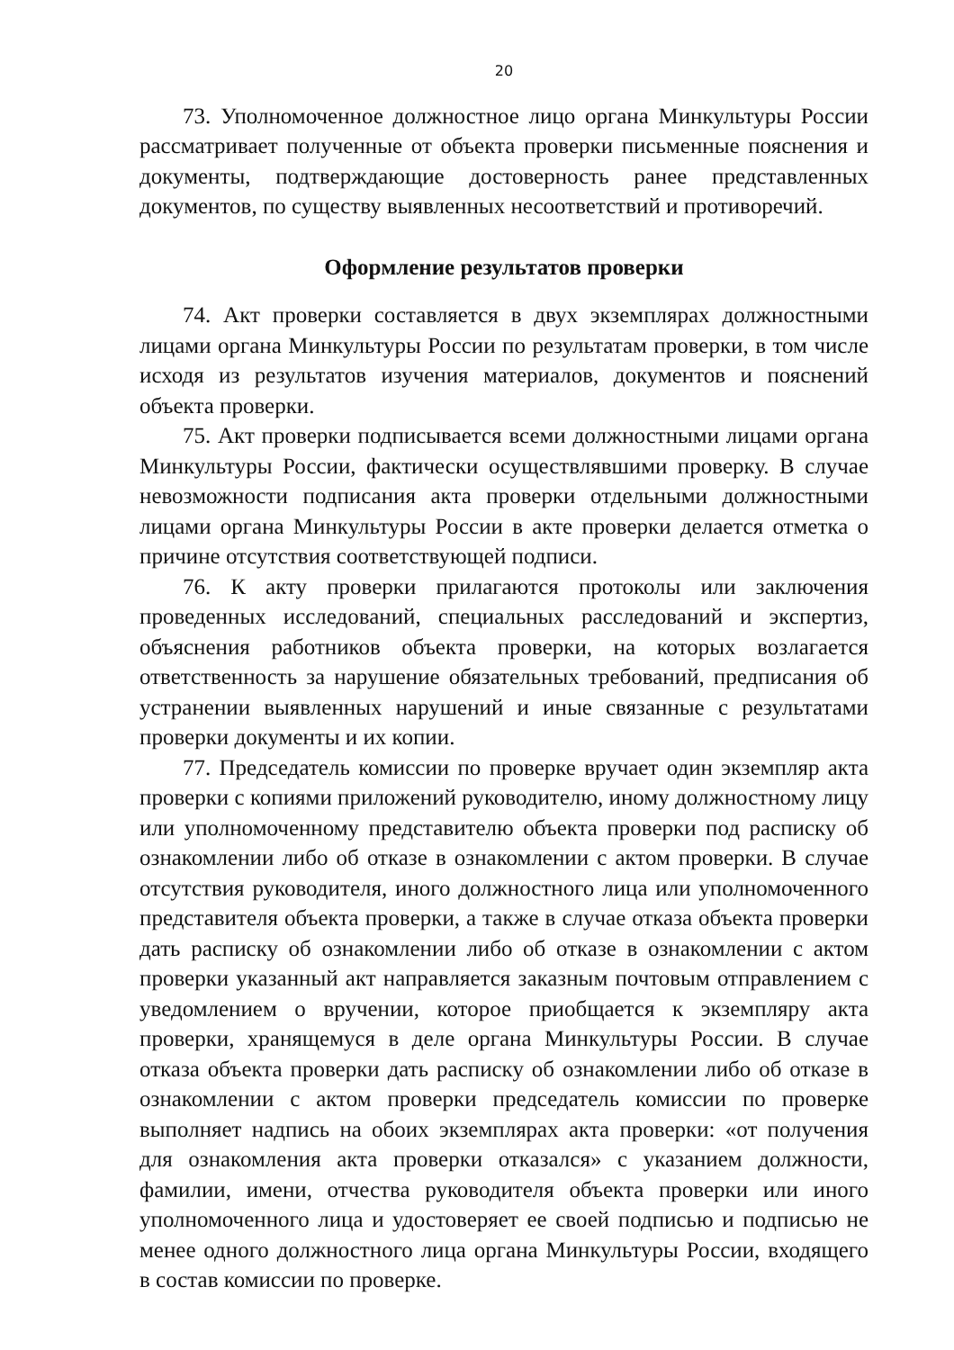20
73. Уполномоченное должностное лицо органа Минкультуры России рассматривает полученные от объекта проверки письменные пояснения и документы, подтверждающие достоверность ранее представленных документов, по существу выявленных несоответствий и противоречий.
Оформление результатов проверки
74. Акт проверки составляется в двух экземплярах должностными лицами органа Минкультуры России по результатам проверки, в том числе исходя из результатов изучения материалов, документов и пояснений объекта проверки.
75. Акт проверки подписывается всеми должностными лицами органа Минкультуры России, фактически осуществлявшими проверку. В случае невозможности подписания акта проверки отдельными должностными лицами органа Минкультуры России в акте проверки делается отметка о причине отсутствия соответствующей подписи.
76. К акту проверки прилагаются протоколы или заключения проведенных исследований, специальных расследований и экспертиз, объяснения работников объекта проверки, на которых возлагается ответственность за нарушение обязательных требований, предписания об устранении выявленных нарушений и иные связанные с результатами проверки документы и их копии.
77. Председатель комиссии по проверке вручает один экземпляр акта проверки с копиями приложений руководителю, иному должностному лицу или уполномоченному представителю объекта проверки под расписку об ознакомлении либо об отказе в ознакомлении с актом проверки. В случае отсутствия руководителя, иного должностного лица или уполномоченного представителя объекта проверки, а также в случае отказа объекта проверки дать расписку об ознакомлении либо об отказе в ознакомлении с актом проверки указанный акт направляется заказным почтовым отправлением с уведомлением о вручении, которое приобщается к экземпляру акта проверки, хранящемуся в деле органа Минкультуры России. В случае отказа объекта проверки дать расписку об ознакомлении либо об отказе в ознакомлении с актом проверки председатель комиссии по проверке выполняет надпись на обоих экземплярах акта проверки: «от получения для ознакомления акта проверки отказался» с указанием должности, фамилии, имени, отчества руководителя объекта проверки или иного уполномоченного лица и удостоверяет ее своей подписью и подписью не менее одного должностного лица органа Минкультуры России, входящего в состав комиссии по проверке.